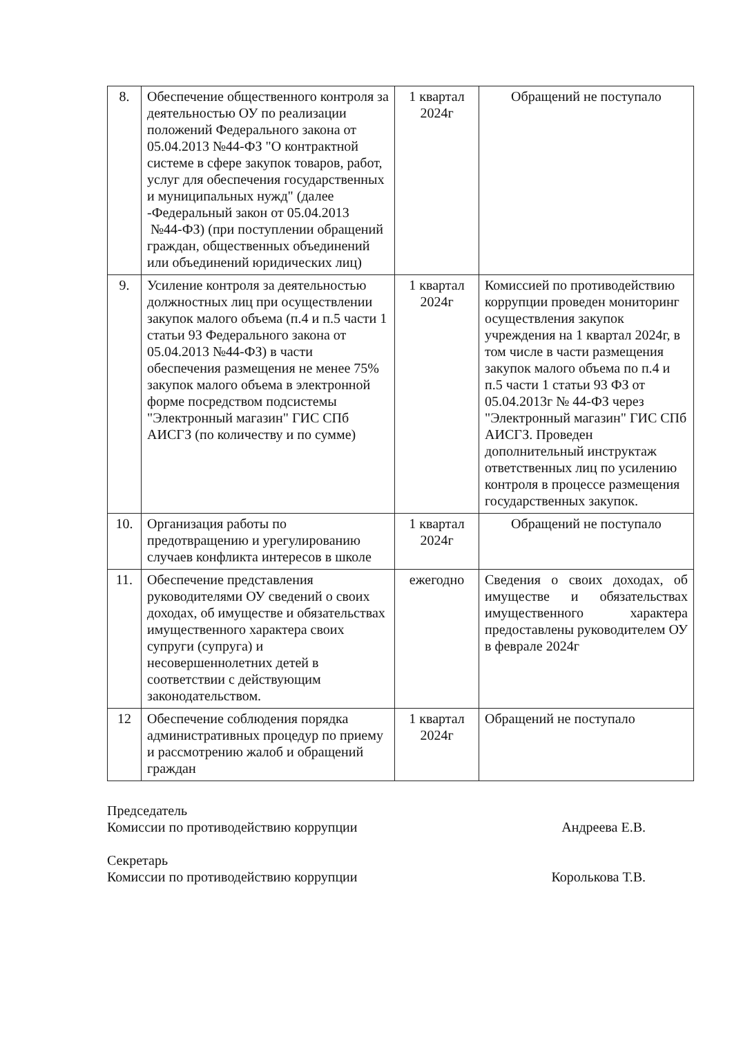| 8. | Обеспечение общественного контроля за деятельностью ОУ по реализации положений Федерального закона от 05.04.2013 №44-ФЗ "О контрактной системе в сфере закупок товаров, работ, услуг для обеспечения государственных и муниципальных нужд" (далее -Федеральный закон от 05.04.2013 №44-ФЗ) (при поступлении обращений граждан, общественных объединений или объединений юридических лиц) | 1 квартал 2024г | Обращений не поступало |
| 9. | Усиление контроля за деятельностью должностных лиц при осуществлении закупок малого объема (п.4 и п.5 части 1 статьи 93 Федерального закона от 05.04.2013 №44-ФЗ) в части обеспечения размещения не менее 75% закупок малого объема в электронной форме посредством подсистемы "Электронный магазин" ГИС СПб АИСГЗ (по количеству и по сумме) | 1 квартал 2024г | Комиссией по противодействию коррупции проведен мониторинг осуществления закупок учреждения на 1 квартал 2024г, в том числе в части размещения закупок малого объема по п.4 и п.5 части 1 статьи 93 ФЗ от 05.04.2013г № 44-ФЗ через "Электронный магазин" ГИС СПб АИСГЗ. Проведен дополнительный инструктаж ответственных лиц по усилению контроля в процессе размещения государственных закупок. |
| 10. | Организация работы по предотвращению и урегулированию случаев конфликта интересов в школе | 1 квартал 2024г | Обращений не поступало |
| 11. | Обеспечение представления руководителями ОУ сведений о своих доходах, об имуществе и обязательствах имущественного характера своих супруги (супруга) и несовершеннолетних детей в соответствии с действующим законодательством. | ежегодно | Сведения о своих доходах, об имуществе и обязательствах имущественного характера предоставлены руководителем ОУ в феврале 2024г |
| 12 | Обеспечение соблюдения порядка административных процедур по приему и рассмотрению жалоб и обращений граждан | 1 квартал 2024г | Обращений не поступало |
Председатель
Комиссии по противодействию коррупции
Андреева Е.В.
Секретарь
Комиссии по противодействию коррупции
Королькова Т.В.